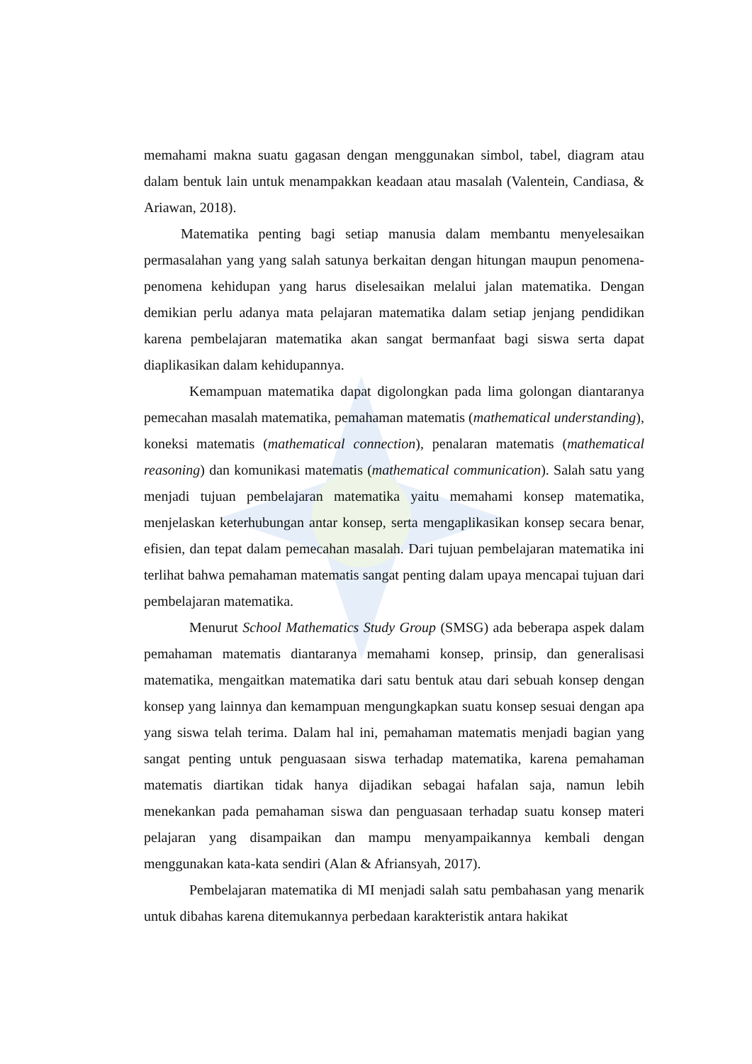memahami makna suatu gagasan dengan menggunakan simbol, tabel, diagram atau dalam bentuk lain untuk menampakkan keadaan atau masalah (Valentein, Candiasa, & Ariawan, 2018).
Matematika penting bagi setiap manusia dalam membantu menyelesaikan permasalahan yang yang salah satunya berkaitan dengan hitungan maupun penomena-penomena kehidupan yang harus diselesaikan melalui jalan matematika. Dengan demikian perlu adanya mata pelajaran matematika dalam setiap jenjang pendidikan karena pembelajaran matematika akan sangat bermanfaat bagi siswa serta dapat diaplikasikan dalam kehidupannya.
Kemampuan matematika dapat digolongkan pada lima golongan diantaranya pemecahan masalah matematika, pemahaman matematis (mathematical understanding), koneksi matematis (mathematical connection), penalaran matematis (mathematical reasoning) dan komunikasi matematis (mathematical communication). Salah satu yang menjadi tujuan pembelajaran matematika yaitu memahami konsep matematika, menjelaskan keterhubungan antar konsep, serta mengaplikasikan konsep secara benar, efisien, dan tepat dalam pemecahan masalah. Dari tujuan pembelajaran matematika ini terlihat bahwa pemahaman matematis sangat penting dalam upaya mencapai tujuan dari pembelajaran matematika.
Menurut School Mathematics Study Group (SMSG) ada beberapa aspek dalam pemahaman matematis diantaranya memahami konsep, prinsip, dan generalisasi matematika, mengaitkan matematika dari satu bentuk atau dari sebuah konsep dengan konsep yang lainnya dan kemampuan mengungkapkan suatu konsep sesuai dengan apa yang siswa telah terima. Dalam hal ini, pemahaman matematis menjadi bagian yang sangat penting untuk penguasaan siswa terhadap matematika, karena pemahaman matematis diartikan tidak hanya dijadikan sebagai hafalan saja, namun lebih menekankan pada pemahaman siswa dan penguasaan terhadap suatu konsep materi pelajaran yang disampaikan dan mampu menyampaikannya kembali dengan menggunakan kata-kata sendiri (Alan & Afriansyah, 2017).
Pembelajaran matematika di MI menjadi salah satu pembahasan yang menarik untuk dibahas karena ditemukannya perbedaan karakteristik antara hakikat